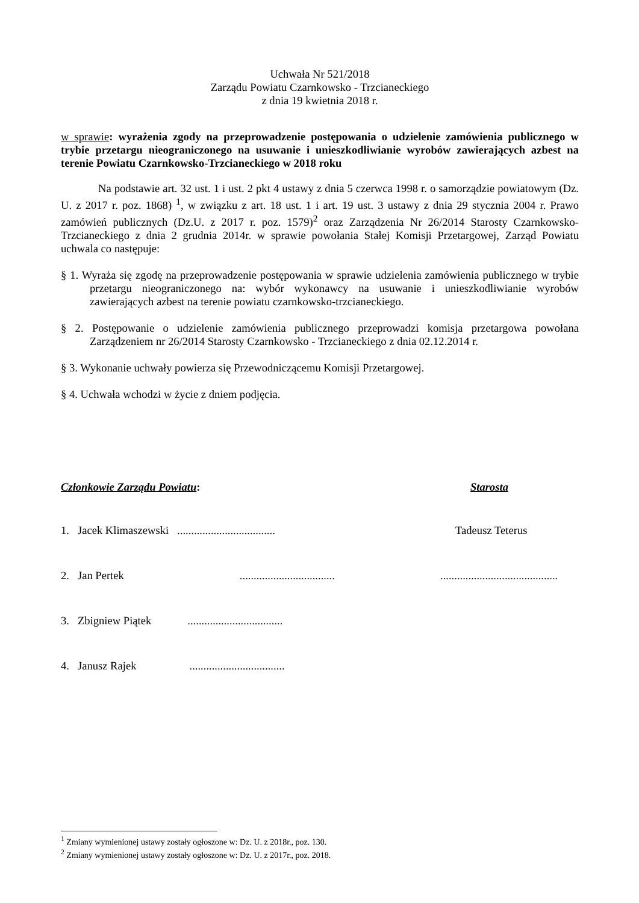Uchwała Nr 521/2018
Zarządu Powiatu Czarnkowsko - Trzcianeckiego
z dnia 19 kwietnia 2018 r.
w sprawie: wyrażenia zgody na przeprowadzenie postępowania o udzielenie zamówienia publicznego w trybie przetargu nieograniczonego na usuwanie i unieszkodliwianie wyrobów zawierających azbest na terenie Powiatu Czarnkowsko-Trzcianeckiego w 2018 roku
Na podstawie art. 32 ust. 1 i ust. 2 pkt 4 ustawy z dnia 5 czerwca 1998 r. o samorządzie powiatowym (Dz. U. z 2017 r. poz. 1868) <sup>1</sup>, w związku z art. 18 ust. 1 i art. 19 ust. 3 ustawy z dnia 29 stycznia 2004 r. Prawo zamówień publicznych (Dz.U. z 2017 r. poz. 1579)<sup>2</sup> oraz Zarządzenia Nr 26/2014 Starosty Czarnkowsko-Trzcianeckiego z dnia 2 grudnia 2014r. w sprawie powołania Stałej Komisji Przetargowej, Zarząd Powiatu uchwala co następuje:
§ 1. Wyraża się zgodę na przeprowadzenie postępowania w sprawie udzielenia zamówienia publicznego w trybie przetargu nieograniczonego na: wybór wykonawcy na usuwanie i unieszkodliwianie wyrobów zawierających azbest na terenie powiatu czarnkowsko-trzcianeckiego.
§ 2. Postępowanie o udzielenie zamówienia publicznego przeprowadzi komisja przetargowa powołana Zarządzeniem nr 26/2014 Starosty Czarnkowsko - Trzcianeckiego z dnia 02.12.2014 r.
§ 3. Wykonanie uchwały powierza się Przewodniczącemu Komisji Przetargowej.
§ 4. Uchwała wchodzi w życie z dniem podjęcia.
| Członkowie Zarządu Powiatu : | Starosta |
| 1. Jacek Klimaszewski ................................... | Tadeusz Teterus |
| 2. Jan Pertek .................................. | .......................................... |
| 3. Zbigniew Piątek .................................. | |
| 4. Janusz Rajek .................................. | |
<sup>1</sup> Zmiany wymienionej ustawy zostały ogłoszone w: Dz. U. z 2018r., poz. 130.
<sup>2</sup> Zmiany wymienionej ustawy zostały ogłoszone w: Dz. U. z 2017r., poz. 2018.